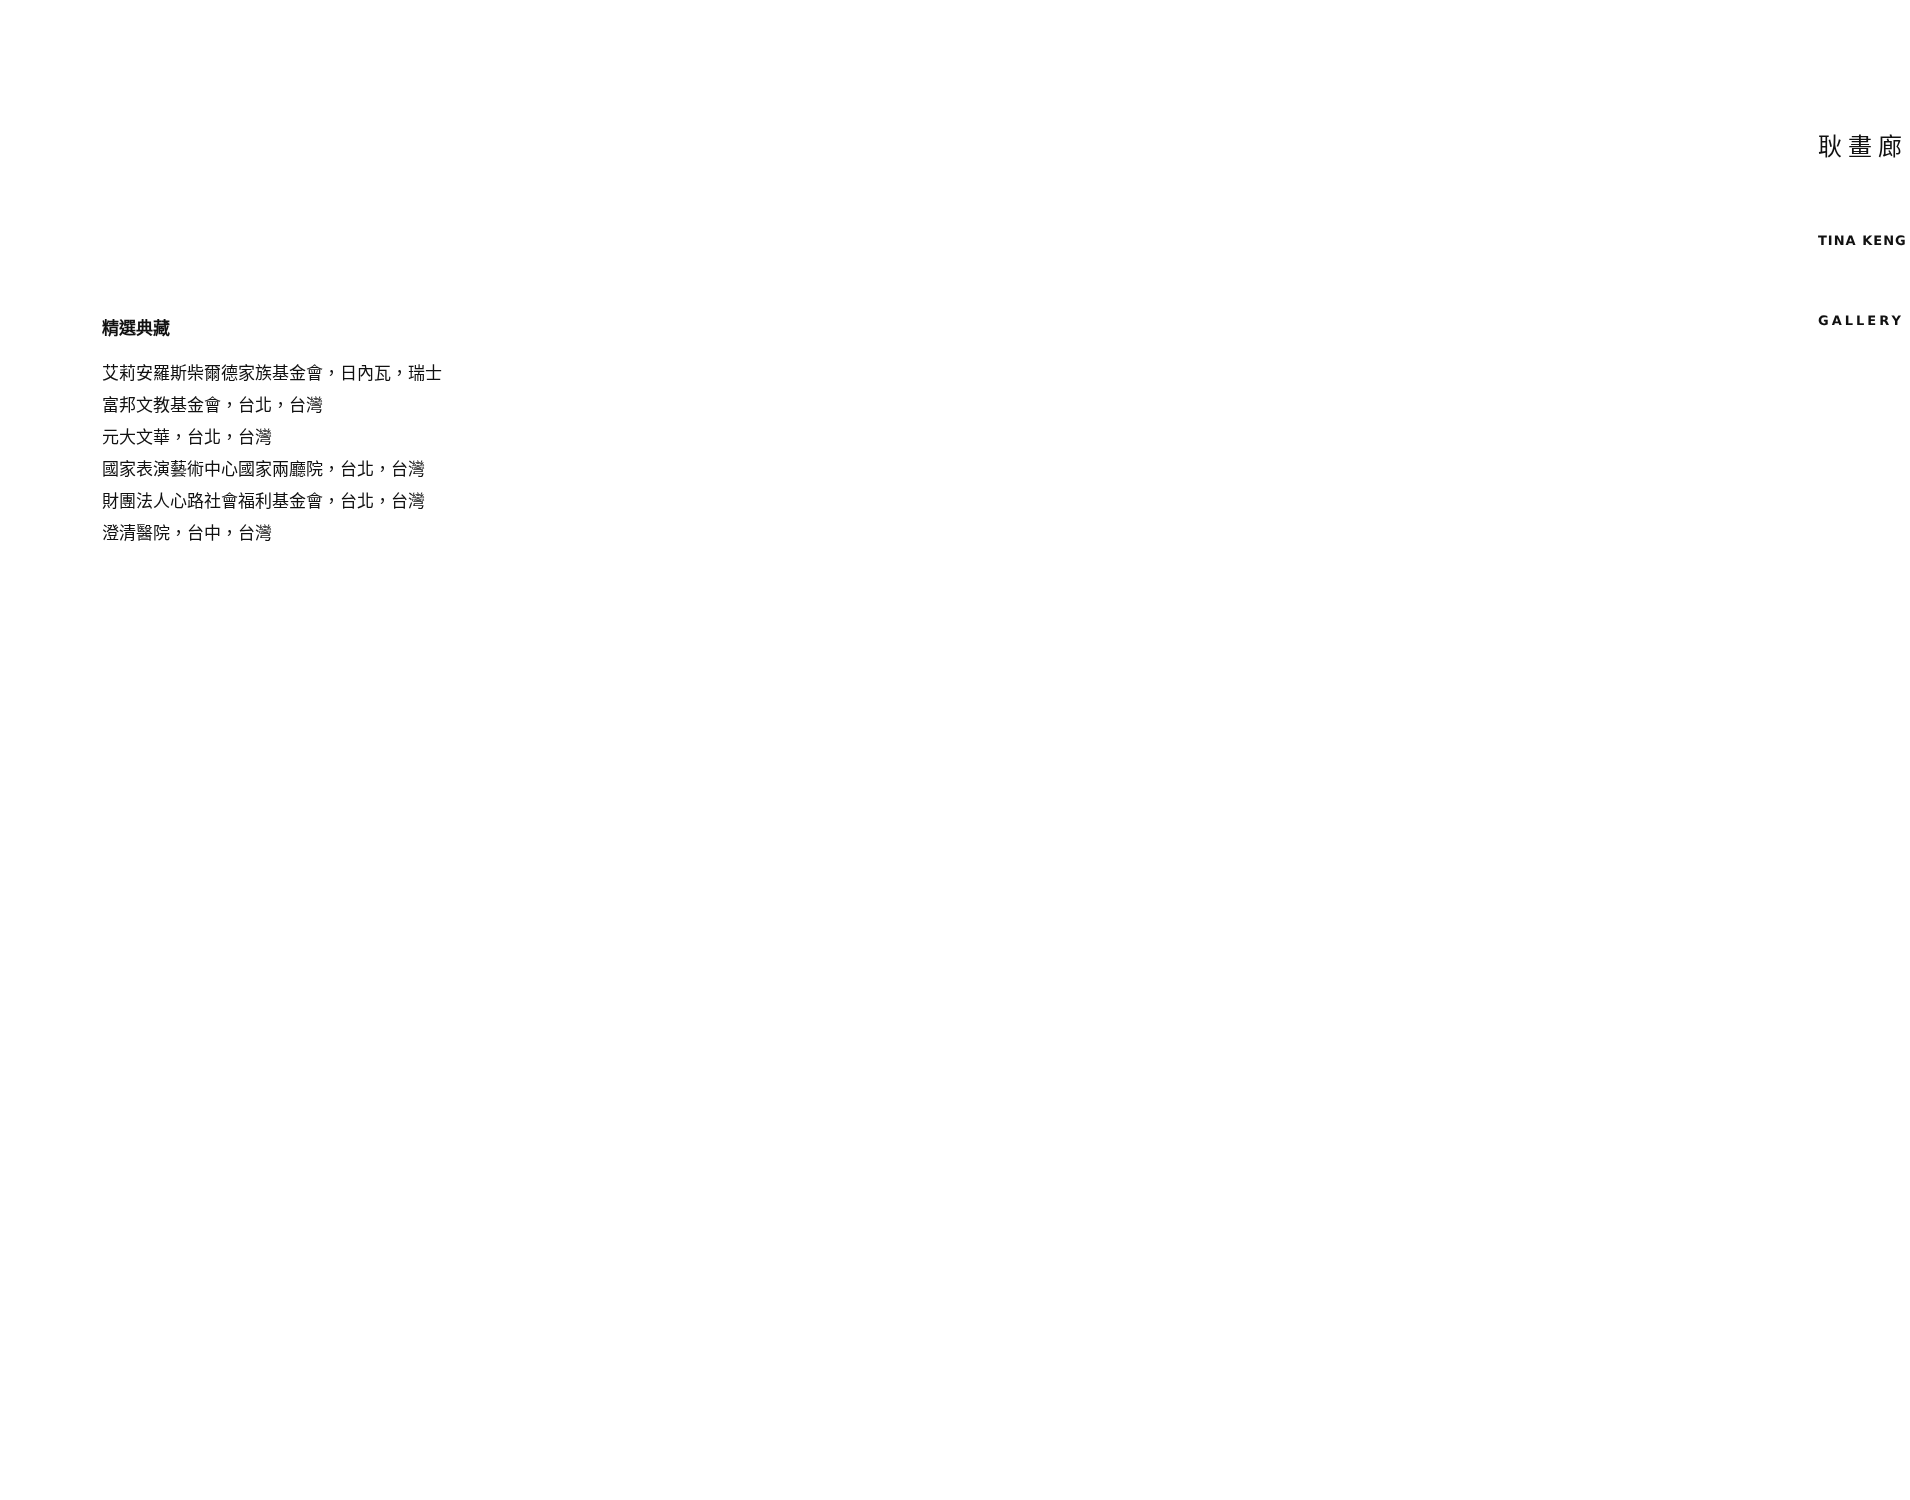耿畫廊
TINA KENG
GALLERY
精選典藏
艾莉安羅斯柴爾德家族基金會，日內瓦，瑞士
富邦文教基金會，台北，台灣
元大文華，台北，台灣
國家表演藝術中心國家兩廳院，台北，台灣
財團法人心路社會福利基金會，台北，台灣
澄清醫院，台中，台灣